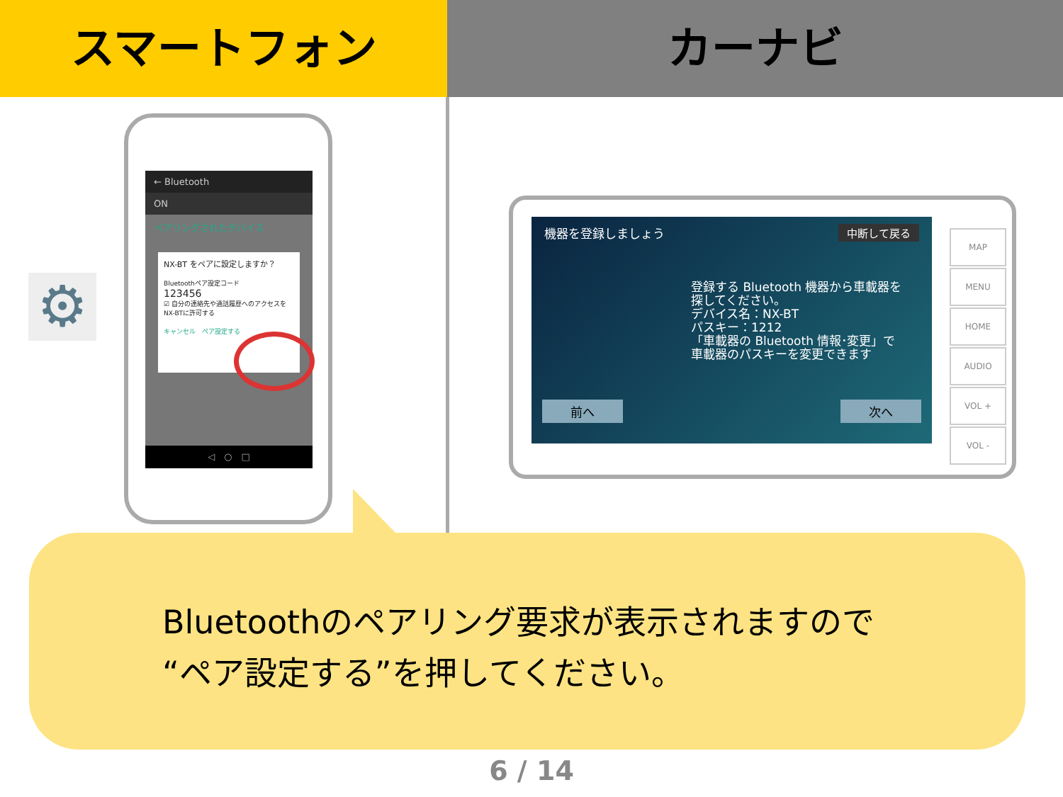スマートフォン カーナビ
⚙
← Bluetooth
ON
ペアリングされたデバイス
NX-BT をペアに設定しますか？
Bluetoothペア設定コード
123456
☑ 自分の連絡先や通話履歴へのアクセスをNX-BTに許可する
キャンセル　ペア設定する
◁　○　□
機器を登録しましょう 中断して戻る
登録する Bluetooth 機器から車載器を
探してください。
デバイス名：NX-BT
パスキー：1212
「車載器の Bluetooth 情報･変更」で
車載器のパスキーを変更できます
前へ 次へ
MAP
MENU
HOME
AUDIO
VOL +
VOL -
Bluetoothのペアリング要求が表示されますので
“ペア設定する”を押してください。
6 / 14